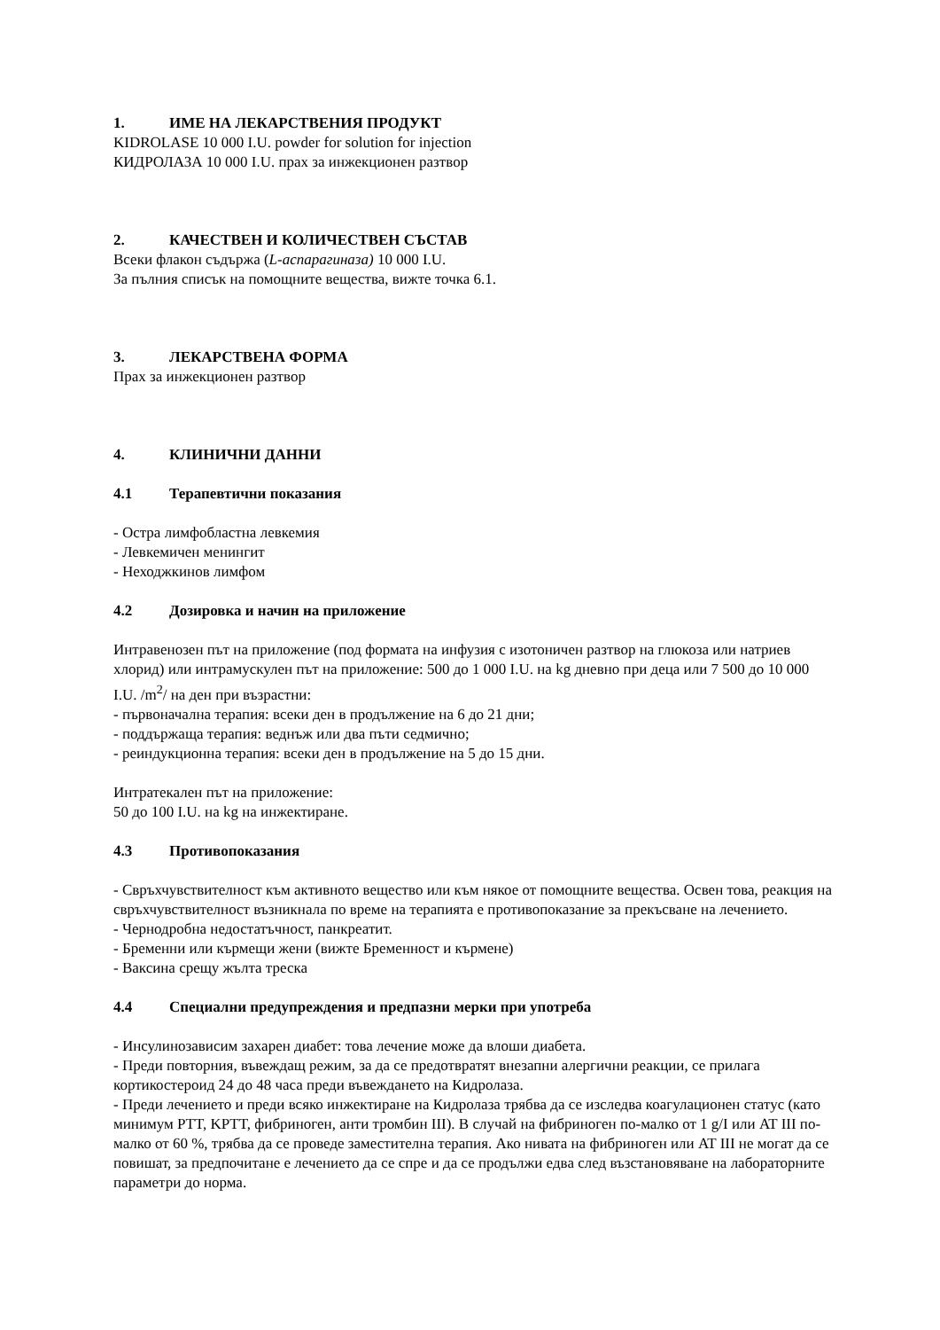1. ИМЕ НА ЛЕКАРСТВЕНИЯ ПРОДУКТ
KIDROLASE 10 000 I.U. powder for solution for injection
КИДРОЛАЗА 10 000 I.U. прах за инжекционен разтвор
2. КАЧЕСТВЕН И КОЛИЧЕСТВЕН СЪСТАВ
Всеки флакон съдържа (L-аспарагиназа) 10 000 I.U.
За пълния списък на помощните вещества, вижте точка 6.1.
3. ЛЕКАРСТВЕНА ФОРМА
Прах за инжекционен разтвор
4. КЛИНИЧНИ ДАННИ
4.1 Терапевтични показания
- Остра лимфобластна левкемия
- Левкемичен менингит
- Неходжкинов лимфом
4.2 Дозировка и начин на приложение
Интравенозен път на приложение (под формата на инфузия с изотоничен разтвор на глюкоза или натриев хлорид) или интрамускулен път на приложение: 500 до 1 000 I.U. на kg дневно при деца или 7 500 до 10 000 I.U. /m<sup>2</sup>/ на ден при възрастни:
- първоначална терапия: всеки ден в продължение на 6 до 21 дни;
- поддържаща терапия: веднъж или два пъти седмично;
- реиндукционна терапия: всеки ден в продължение на 5 до 15 дни.
Интратекален път на приложение:
50 до 100 I.U. на kg на инжектиране.
4.3 Противопоказания
- Свръхчувствителност към активното вещество или към някое от помощните вещества. Освен това, реакция на свръхчувствителност възникнала по време на терапията е противопоказание за прекъсване на лечението.
- Чернодробна недостатъчност, панкреатит.
- Бременни или кърмещи жени (вижте Бременност и кърмене)
- Ваксина срещу жълта треска
4.4 Специални предупреждения и предпазни мерки при употреба
- Инсулинозависим захарен диабет: това лечение може да влоши диабета.
- Преди повторния, въвеждащ режим, за да се предотвратят внезапни алергични реакции, се прилага кортикостероид 24 до 48 часа преди въвеждането на Кидролаза.
- Преди лечението и преди всяко инжектиране на Кидролаза трябва да се изследва коагулационен статус (като минимум PTT, KPTT, фибриноген, анти тромбин III). В случай на фибриноген по-малко от 1 g/I или AT III по-малко от 60 %, трябва да се проведе заместителна терапия. Ако нивата на фибриноген или AT III не могат да се повишат, за предпочитане е лечението да се спре и да се продължи едва след възстановяване на лабораторните параметри до норма.